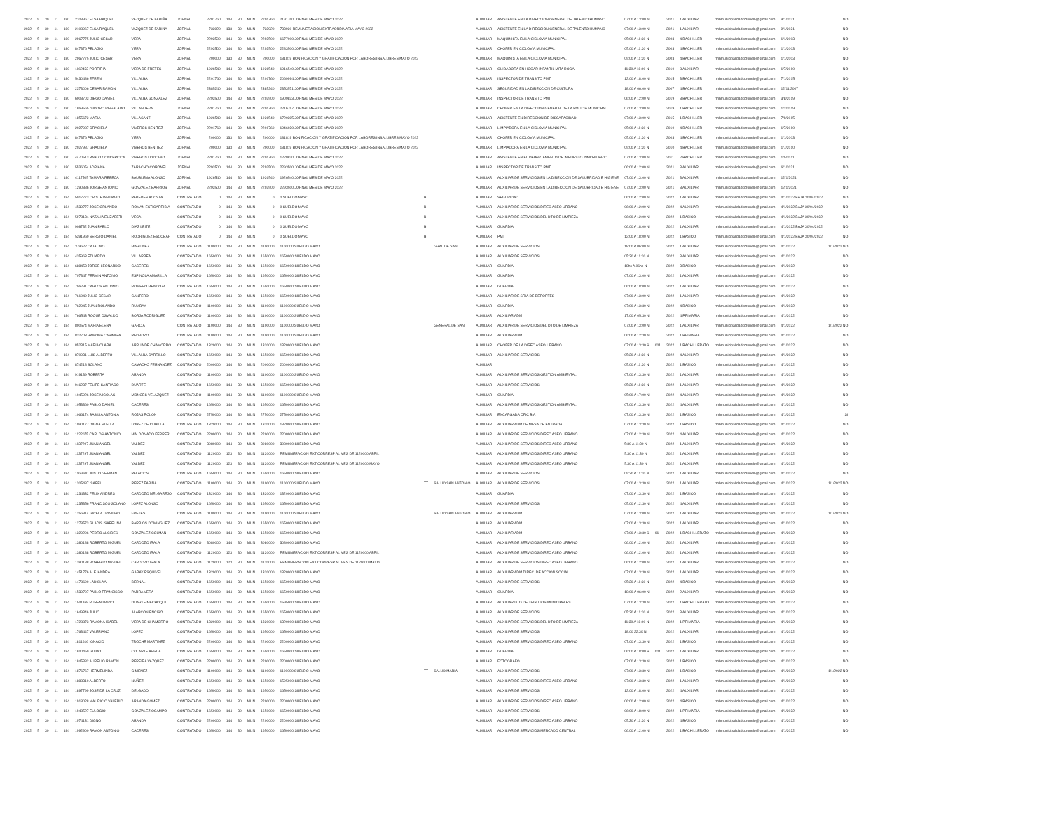| 2022 | 5 | 30 | 11 | 180 | 2108967 ELSA RAQUEL | VAZQUEZ DE FARIÑA | JORNAL | 2201760 | 144 | 30 | MUN | 2201760 | 2191760 JORNAL MES DE MAYO 2022 | | | AUXILIAR | ASISTENTE EN LA DIRECCION GENERAL DE TALENTO HUMANO | 07:00 A 13:00 N | | 2021 | 1 AUXILIAR | rrhhmunicipalidadcoronelo@gmail.com | 9/1/2021 | NO |
| 2022 | 5 | 30 | 11 | 180 | 2108967 ELSA RAQUEL | VAZQUEZ DE FARIÑA | JORNAL | 733920 | 133 | 30 | MUN | 733920 | 733920 REMUNERACION EXTRAORDINARIA MAYO 2022 | | | AUXILIAR | ASISTENTE EN LA DIRECCION GENERAL DE TALENTO HUMANO | 07:00 A 13:00 N | | 2021 | 1 AUXILIAR | rrhhmunicipalidadcoronelo@gmail.com | 9/1/2021 | NO |
| 2022 | 5 | 30 | 11 | 180 | 2967775 JULIO CESAR | VERA | JORNAL | 2293500 | 144 | 30 | MUN | 2293500 | 1677000 JORNAL MES DE MAYO 2022 | | | AUXILIAR | MAQUINISTA EN LA CICLOVIA MUNICIPAL | 05:00 A 11:30 N | | 2003 | 4 BACHILLER | rrhhmunicipalidadcoronelo@gmail.com | 1/1/2003 | NO |
| 2022 | 5 | 30 | 11 | 180 | 847376 PELAGIO | VERA | JORNAL | 2293500 | 144 | 30 | MUN | 2293500 | 2283500 JORNAL MES DE MAYO 2022 | | | AUXILIAR | CHOFER EN CICLOVIA MUNICIPAL | 05:00 A 11:30 N | | 2003 | 4 BACHILLER | rrhhmunicipalidadcoronelo@gmail.com | 1/1/2003 | NO |
| 2022 | 5 | 30 | 11 | 180 | 2967775 JULIO CESAR | VERA | JORNAL | 200000 | 133 | 30 | MUN | 200000 | 181819 BONIFICACION Y GRATIFICACION POR LABORES INSALUBRES MAYO 2022 | | | AUXILIAR | MAQUINISTA EN LA CICLOVIA MUNICIPAL | 05:00 A 11:30 N | | 2003 | 4 BACHILLER | rrhhmunicipalidadcoronelo@gmail.com | 1/1/2003 | NO |
| 2022 | 5 | 30 | 11 | 180 | 1162453 PORFIRIA | VERA DE FRETES | JORNAL | 1926540 | 144 | 30 | MUN | 1926540 | 1916540 JORNAL MES DE MAYO 2022 | | | AUXILIAR | CUIDADORA EN HOGAR INFANTIL MITA ROGA | 11:30 A 18:00 N | | 2010 | 8 AUXILIAR | rrhhmunicipalidadcoronelo@gmail.com | 1/7/2010 | NO |
| 2022 | 5 | 30 | 11 | 180 | 5430486 EFREN | VILLALBA | JORNAL | 2201760 | 144 | 30 | MUN | 2201760 | 2069994 JORNAL MES DE MAYO 2022 | | | AUXILIAR | INSPECTOR DE TRANSITO PMT | 12:00 A 18:00 N | | 2015 | 3 BACHILLER | rrhhmunicipalidadcoronelo@gmail.com | 7/1/2015 | NO |
| 2022 | 5 | 30 | 11 | 180 | 2373006 CESAR RAMON | VILLALBA | JORNAL | 2385240 | 144 | 30 | MUN | 2385240 | 2353571 JORNAL MES DE MAYO 2022 | | | AUXILIAR | SEGURIDAD EN LA DIRECCION DE CULTURA | 18:00 A 06:00 N | | 2007 | 4 BACHILLER | rrhhmunicipalidadcoronelo@gmail.com | 12/11/2007 | NO |
| 2022 | 5 | 30 | 11 | 180 | 6008703 DIEGO DANIEL | VILLALBA GONZALEZ | JORNAL | 2293500 | 144 | 30 | MUN | 2293500 | 1909833 JORNAL MES DE MAYO 2022 | | | AUXILIAR | INSPECTOR DE TRANSITO PMT | 06:00 A 12:00 N | | 2019 | 3 BACHILLER | rrhhmunicipalidadcoronelo@gmail.com | 3/8/2019 | NO |
| 2022 | 5 | 30 | 11 | 180 | 1869565 ISIDORO REGALADO | VILLANUEVA | JORNAL | 2201760 | 144 | 30 | MUN | 2201760 | 2216757 JORNAL MES DE MAYO 2022 | | | AUXILIAR | CHOFER EN LA DIRECCION GENERAL DE LA POLICIA MUNICIPAL | 07:00 A 13:00 N | | 2019 | 1 BACHILLER | rrhhmunicipalidadcoronelo@gmail.com | 1/2/2019 | NO |
| 2022 | 5 | 30 | 11 | 180 | 1855672 MARIA | VILLASANTI | JORNAL | 1926540 | 144 | 30 | MUN | 1926540 | 1720395 JORNAL MES DE MAYO 2022 | | | AUXILIAR | ASISTENTE EN DIRECCION DE DISCAPACIDAD | 07:00 A 13:00 N | | 2015 | 1 BACHILLER | rrhhmunicipalidadcoronelo@gmail.com | 7/9/2015 | NO |
| 2022 | 5 | 30 | 11 | 180 | 2027987 GRACIELA | VIVEROS BENITEZ | JORNAL | 2201760 | 144 | 30 | MUN | 2201760 | 1946020 JORNAL MES DE MAYO 2022 | | | AUXILIAR | LIMPIADORA EN LA CICLOVIA MUNICIPAL | 05:00 A 11:30 N | | 2010 | 4 BACHILLER | rrhhmunicipalidadcoronelo@gmail.com | 1/7/2010 | NO |
| 2022 | 5 | 30 | 11 | 180 | 847376 PELAGIO | VERA | JORNAL | 200000 | 133 | 30 | MUN | 200000 | 181819 BONIFICACION Y GRATIFICACION POR LABORES INSALUBRES MAYO 2022 | | | AUXILIAR | CHOFER EN CICLOVIA MUNICIPAL | 05:00 A 11:30 N | | 2003 | 4 BACHILLER | rrhhmunicipalidadcoronelo@gmail.com | 1/1/2003 | NO |
| 2022 | 5 | 30 | 11 | 180 | 2027987 GRACIELA | VIVEROS BENITEZ | JORNAL | 200000 | 133 | 30 | MUN | 200000 | 181819 BONIFICACION Y GRATIFICACION POR LABORES INSALUBRES MAYO 2022 | | | AUXILIAR | LIMPIADORA EN LA CICLOVIA MUNICIPAL | 05:00 A 11:30 N | | 2010 | 4 BACHILLER | rrhhmunicipalidadcoronelo@gmail.com | 1/7/2010 | NO |
| 2022 | 5 | 30 | 11 | 180 | 4470513 PABLO CONCEPCION | VIVEROS LOZCANO | JORNAL | 2201760 | 144 | 30 | MUN | 2201760 | 1220820 JORNAL MES DE MAYO 2022 | | | AUXILIAR | ASISTENTE EN EL DEPARTAMENTO DE IMPUESTO INMOBILIARIO | 07:00 A 13:00 N | | 2011 | 2 BACHILLER | rrhhmunicipalidadcoronelo@gmail.com | 1/5/2011 | NO |
| 2022 | 5 | 30 | 11 | 180 | 5536054 ADRIANA | ZARACHO CORONEL | JORNAL | 2293500 | 144 | 30 | MUN | 2293500 | 2293500 JORNAL MES DE MAYO 2022 | | | AUXILIAR | INSPECTOR DE TRANSITO PMT | 06:00 A 12:00 N | | 2021 | 3 AUXILIAR | rrhhmunicipalidadcoronelo@gmail.com | 6/1/2021 | NO |
| 2022 | 5 | 30 | 11 | 180 | 4117505 TAMARA REBECA | BAUBLENA ALONSO | JORNAL | 1926540 | 144 | 30 | MUN | 1926540 | 1926540 JORNAL MES DE MAYO 2022 | | | AUXILIAR | AUXILIAR DE SERVICIOS EN LA DIRECCION DE SALUBRIDAD E HIGIENE | 07:00 A 13:00 N | | 2021 | 3 AUXILIAR | rrhhmunicipalidadcoronelo@gmail.com | 12/1/2021 | NO |
| 2022 | 5 | 30 | 11 | 180 | 1290886 JORGE ANTONIO | GONZALEZ BARRIOS | JORNAL | 2293500 | 144 | 30 | MUN | 2293500 | 2293500 JORNAL MES DE MAYO 2022 | | | AUXILIAR | AUXILIAR DE SERVICIOS EN LA DIRECCION DE SALUBRIDAD E HIGIENE | 07:00 A 13:00 N | | 2021 | 3 AUXILIAR | rrhhmunicipalidadcoronelo@gmail.com | 12/1/2021 | NO |
| 2022 | 5 | 30 | 11 | 184 | 5017773 CRISTHIAN DAVID | PAREDES ACOSTA | CONTRATADO | 0 | 144 | 30 | MUN | 0 | 0 SUELDO MAYO | B | | AUXILIAR | SEGURIDAD | 06:00 A 12:00 N | | 2022 | 1 AUXILIAR | rrhhmunicipalidadcoronelo@gmail.com | 4/1/2022 BAJA 30/04/2022 | NO |
| 2022 | 5 | 30 | 11 | 184 | 4539777 JOSE ORLANDO | ROMAN ESTIGARRIBIA | CONTRATADO | 0 | 144 | 30 | MUN | 0 | 0 SUELDO MAYO | B | | AUXILIAR | AUXILIAR DE SERVICIOS DIREC ASEO URBANO | 06:00 A 12:00 N | | 2022 | 4 AUXILIAR | rrhhmunicipalidadcoronelo@gmail.com | 4/1/2022 BAJA 30/04/2022 | NO |
| 2022 | 5 | 30 | 11 | 184 | 5978134 NATALIA ELIZABETH | VEGA | CONTRATADO | 0 | 144 | 30 | MUN | 0 | 0 SUELDO MAYO | B | | AUXILIAR | AUXILIAR DE SERVICIOS DEL DTO DE LIMPIEZA | 06:00 A 12:00 N | | 2022 | 1 BASICO | rrhhmunicipalidadcoronelo@gmail.com | 4/1/2022 BAJA 30/04/2022 | NO |
| 2022 | 5 | 30 | 11 | 184 | 908732 JUAN PABLO | DIAZ LEITE | CONTRATADO | 0 | 144 | 30 | MUN | 0 | 0 SUELDO MAYO | B | | AUXILIAR | GUARDIA | 06:00 A 18:00 N | | 2022 | 1 AUXILIAR | rrhhmunicipalidadcoronelo@gmail.com | 4/1/2022 BAJA 30/04/2022 | NO |
| 2022 | 5 | 30 | 11 | 184 | 5391960 SERGIO DANIEL | RODRIGUEZ ESCOBAR | CONTRATADO | 0 | 144 | 30 | MUN | 0 | 0 SUELDO MAYO | B | | AUXILIAR | PMT | 12:00 A 18:00 N | | 2022 | 1 BASICO | rrhhmunicipalidadcoronelo@gmail.com | 4/1/2022 BAJA 30/04/2022 | NO |
| 2022 | 5 | 30 | 11 | 184 | 379622 CATALINO | MARTINEZ | CONTRATADO | 1100000 | 144 | 30 | MUN | 1100000 | 1100000 SUELDO MAYO | TT | GRAL DE SAN | AUXILIAR | AUXILIAR DE SERVICIOS | 18:00 A 06:00 N | | 2022 | 1 AUXILIAR | rrhhmunicipalidadcoronelo@gmail.com | 4/1/2022 | 1/1/2022 NO |
| 2022 | 5 | 30 | 11 | 184 | 435963 EDUARDO | VILLARREAL | CONTRATADO | 1650000 | 144 | 30 | MUN | 1650000 | 1650000 SUELDO MAYO | | | AUXILIAR | AUXILIAR DE SERVICIOS | 05:30 A 11:30 N | | 2022 | 3 AUXILIAR | rrhhmunicipalidadcoronelo@gmail.com | 4/1/2022 | NO |
| 2022 | 5 | 30 | 11 | 184 | 688453 JORGE LEONARDO | CACERES | CONTRATADO | 1650000 | 144 | 30 | MUN | 1650000 | 1650000 SUELDO MAYO | | | AUXILIAR | GUARDIA | 18hs A 06hs N | | 2022 | 3 BASICO | rrhhmunicipalidadcoronelo@gmail.com | 4/1/2022 | NO |
| 2022 | 5 | 30 | 11 | 184 | 707347 FERMIN ANTONIO | ESPINOLA AMARILLA | CONTRATADO | 1650000 | 144 | 30 | MUN | 1650000 | 1650000 SUELDO MAYO | | | AUXILIAR | GUARDIA | 07:00 A 13:00 N | | 2022 | 1 AUXILIAR | rrhhmunicipalidadcoronelo@gmail.com | 4/1/2022 | NO |
| 2022 | 5 | 30 | 11 | 184 | 756291 CARLOS ANTONIO | ROMERO MENDOZA | CONTRATADO | 1650000 | 144 | 30 | MUN | 1650000 | 1650000 SUELDO MAYO | | | AUXILIAR | GUARDIA | 06:00 A 18:00 N | | 2022 | 1 AUXILIAR | rrhhmunicipalidadcoronelo@gmail.com | 4/1/2022 | NO |
| 2022 | 5 | 30 | 11 | 184 | 761049 JULIO CESAR | CANTERO | CONTRATADO | 1650000 | 144 | 30 | MUN | 1650000 | 1650000 SUELDO MAYO | | | AUXILIAR | AUXILIAR DE SRIA DE DEPORTES | 07:00 A 13:00 N | | 2022 | 1 AUXILIAR | rrhhmunicipalidadcoronelo@gmail.com | 4/1/2022 | NO |
| 2022 | 5 | 30 | 11 | 184 | 762945 JUAN ROLANDO | RUMBAY | CONTRATADO | 1100000 | 144 | 30 | MUN | 1100000 | 1100000 SUELDO MAYO | | | AUXILIAR | GUARDIA | 07:00 A 13:30 N | | 2022 | 4 BASICO | rrhhmunicipalidadcoronelo@gmail.com | 4/1/2022 | NO |
| 2022 | 5 | 30 | 11 | 184 | 766543 ROQUE OSVALDO | BORJA RODRIGUEZ | CONTRATADO | 1100000 | 144 | 30 | MUN | 1100000 | 1100000 SUELDO MAYO | | | AUXILIAR | AUXILIAR ADM | 17:00 A 05:30 N | | 2022 | 4 PRIMARIA | rrhhmunicipalidadcoronelo@gmail.com | 4/1/2022 | NO |
| 2022 | 5 | 30 | 11 | 184 | 800574 MARIA ELENA | GARCIA | CONTRATADO | 1100000 | 144 | 30 | MUN | 1100000 | 1100000 SUELDO MAYO | TT | GENERAL DE SAN | AUXILIAR | AUXILIAR DE SERVICIOS DEL DTO DE LIMPIEZA | 07:00 A 13:00 N | | 2022 | 1 AUXILIAR | rrhhmunicipalidadcoronelo@gmail.com | 4/1/2022 | 1/1/2022 NO |
| 2022 | 5 | 30 | 11 | 184 | 832703 RAMONA CASIMIRA | PEDROZO | CONTRATADO | 1100000 | 144 | 30 | MUN | 1100000 | 1100000 SUELDO MAYO | | | AUXILIAR | AUXILIAR ADM | 06:00 A 12:30 N | | 2022 | 1 PRIMARIA | rrhhmunicipalidadcoronelo@gmail.com | 4/1/2022 | NO |
| 2022 | 5 | 30 | 11 | 184 | 852315 MARIA CLARA | ARRUA DE CHAMORRO | CONTRATADO | 1320000 | 144 | 30 | MUN | 1320000 | 1320000 SUELDO MAYO | | | AUXILIAR | CHOFER DE LA DIREC ASEO URBANO | 07:00 A 13:30 S | 001 | 2022 | 1 BACHILLERATO | rrhhmunicipalidadcoronelo@gmail.com | 4/1/2022 | NO |
| 2022 | 5 | 30 | 11 | 184 | 870931 LUIS ALBERTO | VILLALBA CARRILLO | CONTRATADO | 1650000 | 144 | 30 | MUN | 1650000 | 1650000 SUELDO MAYO | | | AUXILIAR | AUXILIAR DE SERVICIOS | 05:30 A 11:30 N | | 2022 | 4 AUXILIAR | rrhhmunicipalidadcoronelo@gmail.com | 4/1/2022 | NO |
| 2022 | 5 | 30 | 11 | 184 | 874218 SOLANO | CAMACHO FERNANDEZ | CONTRATADO | 2000000 | 144 | 30 | MUN | 2000000 | 2000000 SUELDO MAYO | | | AUXILIAR | | 05:00 A 11:30 N | | 2022 | 1 BASICO | rrhhmunicipalidadcoronelo@gmail.com | 4/1/2022 | NO |
| 2022 | 5 | 30 | 11 | 184 | 919139 ROBERTA | ARANDA | CONTRATADO | 1100000 | 144 | 30 | MUN | 1100000 | 1100000 SUELDO MAYO | | | AUXILIAR | AUXILIAR DE SERVICIOS GESTION AMBIENTAL | 07:00 A 13:30 N | | 2022 | 1 AUXILIAR | rrhhmunicipalidadcoronelo@gmail.com | 4/1/2022 | NO |
| 2022 | 5 | 30 | 11 | 184 | 946237 FELIPE SANTIAGO | DUARTE | CONTRATADO | 1650000 | 144 | 30 | MUN | 1650000 | 1650000 SUELDO MAYO | | | AUXILIAR | AUXILIAR DE SERVICIOS | 05:30 A 11:30 N | | 2022 | 1 AUXILIAR | rrhhmunicipalidadcoronelo@gmail.com | 4/1/2022 | NO |
| 2022 | 5 | 30 | 11 | 184 | 1045926 JOSE NICOLAS | MONGES VELAZQUEZ | CONTRATADO | 1100000 | 144 | 30 | MUN | 1100000 | 1100000 SUELDO MAYO | | | AUXILIAR | GUARDIA | 05:00 A 17:00 N | | 2022 | 4 AUXILIAR | rrhhmunicipalidadcoronelo@gmail.com | 4/1/2022 | NO |
| 2022 | 5 | 30 | 11 | 184 | 1053360 PABLO DANIEL | CACERES | CONTRATADO | 1650000 | 144 | 30 | MUN | 1650000 | 1650000 SUELDO MAYO | | | AUXILIAR | AUXILIAR DE SERVICIOS GESTION AMBIENTAL | 07:00 A 13:30 N | | 2022 | 4 AUXILIAR | rrhhmunicipalidadcoronelo@gmail.com | 4/1/2022 | NO |
| 2022 | 5 | 30 | 11 | 184 | 1066174 BASILIA ANTONIA | ROJAS ROLON | CONTRATADO | 2750000 | 144 | 30 | MUN | 2750000 | 2750000 SUELDO MAYO | | | AUXILIAR | ENCARGADA OFIC B.A | 07:00 A 13:30 N | | 2022 | 1 BASICO | rrhhmunicipalidadcoronelo@gmail.com | 4/1/2022 | SI |
| 2022 | 5 | 30 | 11 | 184 | 1090177 DIGNA STELLA | LOPEZ DE CUBILLA | CONTRATADO | 1320000 | 144 | 30 | MUN | 1320000 | 1320000 SUELDO MAYO | | | AUXILIAR | AUXILIAR ADM DE MESA DE ENTRADA | 07:00 A 13:30 N | | 2022 | 1 BASICO | rrhhmunicipalidadcoronelo@gmail.com | 4/1/2022 | NO |
| 2022 | 5 | 30 | 11 | 184 | 1122075 CARLOS ANTONIO | MALDONADO FERRER | CONTRATADO | 2200000 | 144 | 30 | MUN | 2200000 | 2200000 SUELDO MAYO | | | AUXILIAR | AUXILIAR DE SERVICIOS DIREC ASEO URBANO | 07:00 A 12:30 N | | 2022 | 4 AUXILIAR | rrhhmunicipalidadcoronelo@gmail.com | 4/1/2022 | NO |
| 2022 | 5 | 30 | 11 | 184 | 1137297 JUAN ANGEL | VALDEZ | CONTRATADO | 3080000 | 144 | 30 | MUN | 3080000 | 3080000 SUELDO MAYO | | | AUXILIAR | AUXILIAR DE SERVICIOS DIREC ASEO URBANO | 5:30 A 11:30 N | | 2022 | 1 AUXILIAR | rrhhmunicipalidadcoronelo@gmail.com | 4/1/2022 | NO |
| 2022 | 5 | 30 | 11 | 184 | 1137297 JUAN ANGEL | VALDEZ | CONTRATADO | 1120000 | 123 | 30 | MUN | 1120000 | REMUNERACION EXT CORRESP AL MES DE 1120000 ABRIL | | | AUXILIAR | AUXILIAR DE SERVICIOS DIREC ASEO URBANO | 5:30 A 11:30 N | | 2022 | 1 AUXILIAR | rrhhmunicipalidadcoronelo@gmail.com | 4/1/2022 | NO |
| 2022 | 5 | 30 | 11 | 184 | 1137297 JUAN ANGEL | VALDEZ | CONTRATADO | 1120000 | 123 | 30 | MUN | 1120000 | REMUNERACION EXT CORRESP AL MES DE 1120000 MAYO | | | AUXILIAR | AUXILIAR DE SERVICIOS DIREC ASEO URBANO | 5:30 A 11:30 N | | 2022 | 1 AUXILIAR | rrhhmunicipalidadcoronelo@gmail.com | 4/1/2022 | NO |
| 2022 | 5 | 30 | 11 | 184 | 1169600 JUSTO GERMAN | PALACIOS | CONTRATADO | 1650000 | 144 | 30 | MUN | 1650000 | 1650000 SUELDO MAYO | | | AUXILIAR | AUXILIAR DE SERVICIOS | 05:30 A 11:30 N | | 2022 | 1 AUXILIAR | rrhhmunicipalidadcoronelo@gmail.com | 4/1/2022 | NO |
| 2022 | 5 | 30 | 11 | 184 | 1205487 ISABEL | PEREZ FARIÑA | CONTRATADO | 1100000 | 144 | 30 | MUN | 1100000 | 1100000 SUELDO MAYO | TT | SALUD SAN ANTONIO | AUXILIAR | AUXILIAR DE SERVICIOS | 07:00 A 13:30 N | | 2022 | 1 AUXILIAR | rrhhmunicipalidadcoronelo@gmail.com | 4/1/2022 | 1/1/2022 NO |
| 2022 | 5 | 30 | 11 | 184 | 1234332 FELIX ANDRES | CARDOZO MELGAREJO | CONTRATADO | 1320000 | 144 | 30 | MUN | 1320000 | 1320000 SUELDO MAYO | | | AUXILIAR | GUARDIA | 07:00 A 13:30 N | | 2022 | 1 BASICO | rrhhmunicipalidadcoronelo@gmail.com | 4/1/2022 | NO |
| 2022 | 5 | 30 | 11 | 184 | 1235356 FRANCISCO SOLANO | LOPEZ ALONSO | CONTRATADO | 1650000 | 144 | 30 | MUN | 1650000 | 1650000 SUELDO MAYO | | | AUXILIAR | AUXILIAR DE SERVICIOS | 05:00 A 12:30 N | | 2022 | 4 AUXILIAR | rrhhmunicipalidadcoronelo@gmail.com | 4/1/2022 | NO |
| 2022 | 5 | 30 | 11 | 184 | 1256814 GICELA TRINIDAD | FRETES | CONTRATADO | 1100000 | 144 | 30 | MUN | 1100000 | 1100000 SUELDO MAYO | TT | SALUD SAN ANTONIO | AUXILIAR | AUXILIAR ADM | 07:00 A 13:00 N | | 2022 | 1 AUXILIAR | rrhhmunicipalidadcoronelo@gmail.com | 4/1/2022 | 1/1/2022 NO |
| 2022 | 5 | 30 | 11 | 184 | 1278573 GLADIS ISABELINA | BARRIOS DOMINGUEZ | CONTRATADO | 1650000 | 144 | 30 | MUN | 1650000 | 1650000 SUELDO MAYO | | | AUXILIAR | AUXILIAR ADM | 07:00 A 13:30 N | | 2022 | 1 AUXILIAR | rrhhmunicipalidadcoronelo@gmail.com | 4/1/2022 | NO |
| 2022 | 5 | 30 | 11 | 184 | 1329206 PEDRO ALCIDES | GONZALEZ COLMAN | CONTRATADO | 1650000 | 144 | 30 | MUN | 1650000 | 1650000 SUELDO MAYO | | | AUXILIAR | AUXILIAR ADM | 07:00 A 13:30 S | 01 | 2022 | 1 BACHILLERATO | rrhhmunicipalidadcoronelo@gmail.com | 4/1/2022 | NO |
| 2022 | 5 | 30 | 11 | 184 | 1380188 ROBERTO MIGUEL | CARDOZO IRALA | CONTRATADO | 3080000 | 144 | 30 | MUN | 3080000 | 3080000 SUELDO MAYO | | | AUXILIAR | AUXILIAR DE SERVICIOS DIREC ASEO URBANO | 06:00 A 12:00 N | | 2022 | 1 AUXILIAR | rrhhmunicipalidadcoronelo@gmail.com | 4/1/2022 | NO |
| 2022 | 5 | 30 | 11 | 184 | 1380188 ROBERTO MIGUEL | CARDOZO IRALA | CONTRATADO | 1120000 | 123 | 30 | MUN | 1120000 | REMUNERACION EXT CORRESP AL MES DE 1120000 ABRIL | | | AUXILIAR | AUXILIAR DE SERVICIOS DIREC ASEO URBANO | 06:00 A 12:00 N | | 2022 | 1 AUXILIAR | rrhhmunicipalidadcoronelo@gmail.com | 4/1/2022 | NO |
| 2022 | 5 | 30 | 11 | 184 | 1380188 ROBERTO MIGUEL | CARDOZO IRALA | CONTRATADO | 1120000 | 123 | 30 | MUN | 1120000 | REMUNERACION EXT CORRESP AL MES DE 1120000 MAYO | | | AUXILIAR | AUXILIAR DE SERVICIOS DIREC ASEO URBANO | 06:00 A 12:00 N | | 2022 | 1 AUXILIAR | rrhhmunicipalidadcoronelo@gmail.com | 4/1/2022 | NO |
| 2022 | 5 | 30 | 11 | 184 | 1451776 ALEJANDRA | GARAY ESQUIVEL | CONTRATADO | 1320000 | 144 | 30 | MUN | 1320000 | 1320000 SUELDO MAYO | | | AUXILIAR | AUXILIAR ADM DIREC. DE ACCION SOCIAL | 07:00 A 13:30 N | | 2022 | 1 AUXILIAR | rrhhmunicipalidadcoronelo@gmail.com | 4/1/2022 | NO |
| 2022 | 5 | 30 | 11 | 184 | 1478690 LADISLAA | BERNAL | CONTRATADO | 1650000 | 144 | 30 | MUN | 1650000 | 1650000 SUELDO MAYO | | | AUXILIAR | AUXILIAR DE SERVICIOS | 05:30 A 11:30 N | | 2022 | 4 BASICO | rrhhmunicipalidadcoronelo@gmail.com | 4/1/2022 | NO |
| 2022 | 5 | 30 | 11 | 184 | 1539707 PABLO FRANCISCO | PARRA VERA | CONTRATADO | 1650000 | 144 | 30 | MUN | 1650000 | 1650000 SUELDO MAYO | | | AUXILIAR | GUARDIA | 18:00 A 06:00 N | | 2022 | 2 AUXILIAR | rrhhmunicipalidadcoronelo@gmail.com | 4/1/2022 | NO |
| 2022 | 5 | 30 | 11 | 184 | 1541168 RUBEN DARIO | DUARTE MACHOQUI | CONTRATADO | 1650000 | 144 | 30 | MUN | 1650000 | 1595000 SUELDO MAYO | | | AUXILIAR | AUXILIAR DTO DE TRIBUTOS MUNICIPALES | 07:00 A 13:30 N | | 2022 | 1 BACHILLERATO | rrhhmunicipalidadcoronelo@gmail.com | 4/1/2022 | NO |
| 2022 | 5 | 30 | 11 | 184 | 1649346 JULIO | ALARCON ENCISO | CONTRATADO | 1650000 | 144 | 30 | MUN | 1650000 | 1650000 SUELDO MAYO | | | AUXILIAR | AUXILIAR DE SERVICIOS | 05:30 A 11:30 N | | 2022 | 3 AUXILIAR | rrhhmunicipalidadcoronelo@gmail.com | 4/1/2022 | NO |
| 2022 | 5 | 30 | 11 | 184 | 1728873 RAMONA ISABEL | VERA DE CHAMORRO | CONTRATADO | 1320000 | 144 | 30 | MUN | 1320000 | 1320000 SUELDO MAYO | | | AUXILIAR | AUXILIAR DE SERVICIOS DEL DTO DE LIMPIEZA | 11:30 A 18:00 N | | 2022 | 1 PRIMARIA | rrhhmunicipalidadcoronelo@gmail.com | 4/1/2022 | NO |
| 2022 | 5 | 30 | 11 | 184 | 1763447 VALERIANO | LOPEZ | CONTRATADO | 1650000 | 144 | 30 | MUN | 1650000 | 1650000 SUELDO MAYO | | | AUXILIAR | AUXILIAR DE SERVICIOS | 18:00 22:30 N | | 2022 | 1 AUXILIAR | rrhhmunicipalidadcoronelo@gmail.com | 4/1/2022 | NO |
| 2022 | 5 | 30 | 11 | 184 | 1811616 IGNACIO | TROCHE MARTINEZ | CONTRATADO | 2200000 | 144 | 30 | MUN | 2200000 | 2200000 SUELDO MAYO | | | AUXILIAR | AUXILIAR DE SERVICIOS DIREC ASEO URBANO | 07:00 A 13:30 N | | 2022 | 1 BASICO | rrhhmunicipalidadcoronelo@gmail.com | 4/1/2022 | NO |
| 2022 | 5 | 30 | 11 | 184 | 1840459 GUIDO | COLARTE ARRUA | CONTRATADO | 1650000 | 144 | 30 | MUN | 1650000 | 1650000 SUELDO MAYO | | | AUXILIAR | GUARDIA | 06:00 A 18:00 S | 001 | 2022 | 1 AUXILIAR | rrhhmunicipalidadcoronelo@gmail.com | 4/1/2022 | NO |
| 2022 | 5 | 30 | 11 | 184 | 1845382 AURELIO RAMON | PEREIRA VAZQUEZ | CONTRATADO | 2200000 | 144 | 30 | MUN | 2200000 | 2200000 SUELDO MAYO | | | AUXILIAR | FOTOGRAFO | 07:00 A 13:30 N | | 2022 | 1 BASICO | rrhhmunicipalidadcoronelo@gmail.com | 4/1/2022 | NO |
| 2022 | 5 | 30 | 11 | 184 | 1876767 HERMELINDA | GIMENEZ | CONTRATADO | 1100000 | 144 | 30 | MUN | 1100000 | 1100000 SUELDO MAYO | TT | SALUD MARIA | AUXILIAR | AUXILIAR DE SERVICIOS | 07:00 A 13:30 N | | 2022 | 1 BASICO | rrhhmunicipalidadcoronelo@gmail.com | 4/1/2022 | 1/1/2022 NO |
| 2022 | 5 | 30 | 11 | 184 | 1888310 ALBERTO | NUÑEZ | CONTRATADO | 1650000 | 144 | 30 | MUN | 1650000 | 1595000 SUELDO MAYO | | | AUXILIAR | AUXILIAR DE SERVICIOS DIREC ASEO URBANO | 07:00 A 13:30 N | | 2022 | 1 AUXILIAR | rrhhmunicipalidadcoronelo@gmail.com | 4/1/2022 | NO |
| 2022 | 5 | 30 | 11 | 184 | 1897799 JOSE DE LA CRUZ | DELGADO | CONTRATADO | 1650000 | 144 | 30 | MUN | 1650000 | 1650000 SUELDO MAYO | | | AUXILIAR | AUXILIAR DE SERVICIOS | 12:00 A 18:00 N | | 2022 | 4 AUXILIAR | rrhhmunicipalidadcoronelo@gmail.com | 4/1/2022 | NO |
| 2022 | 5 | 30 | 11 | 184 | 1918028 MAURICIO VALERIO | ARANDA GOMEZ | CONTRATADO | 2200000 | 144 | 30 | MUN | 2200000 | 2200000 SUELDO MAYO | | | AUXILIAR | AUXILIAR DE SERVICIOS DIREC ASEO URBANO | 06:00 A 12:00 N | | 2022 | 4 BASICO | rrhhmunicipalidadcoronelo@gmail.com | 4/1/2022 | NO |
| 2022 | 5 | 30 | 11 | 184 | 1948527 EULOGIO | GONZALEZ OCAMPO | CONTRATADO | 1650000 | 144 | 30 | MUN | 1650000 | 1650000 SUELDO MAYO | | | AUXILIAR | AUXILIAR DE SERVICIOS | 06:00 A 18:00 N | | 2022 | 1 PRIMARIA | rrhhmunicipalidadcoronelo@gmail.com | 4/1/2022 | NO |
| 2022 | 5 | 30 | 11 | 184 | 1974131 DIGNO | ARANDA | CONTRATADO | 2200000 | 144 | 30 | MUN | 2200000 | 2200000 SUELDO MAYO | | | AUXILIAR | AUXILIAR DE SERVICIOS DIREC ASEO URBANO | 05:30 A 11:30 N | | 2022 | 4 BASICO | rrhhmunicipalidadcoronelo@gmail.com | 4/1/2022 | NO |
| 2022 | 5 | 30 | 11 | 184 | 1992900 RAMON ANTONIO | CACERES | CONTRATADO | 1650000 | 144 | 30 | MUN | 1650000 | 1650000 SUELDO MAYO | | | AUXILIAR | AUXILIAR DE SERVICIOS MERCADO CENTRAL | 06:00 A 12:00 N | | 2022 | 1 BACHILLERATO | rrhhmunicipalidadcoronelo@gmail.com | 4/1/2022 | NO |